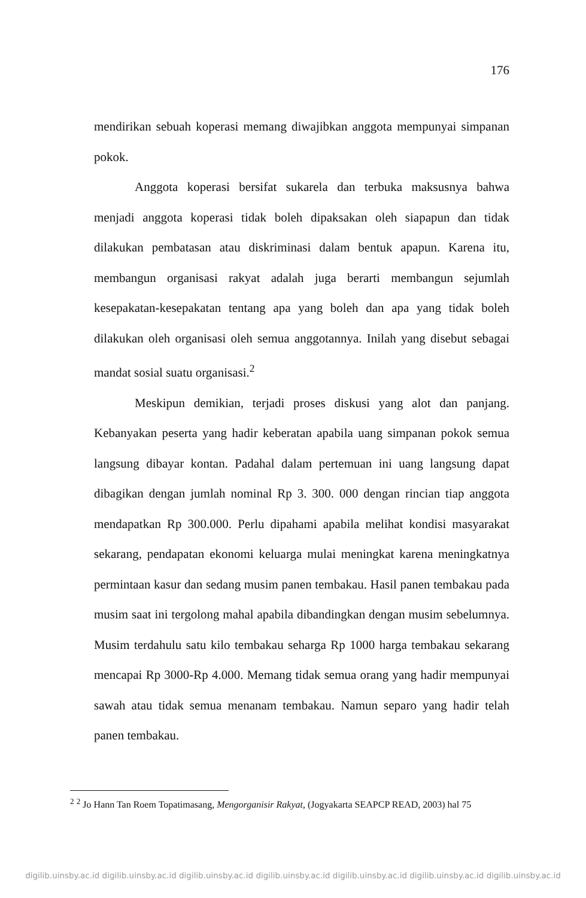176
mendirikan sebuah koperasi memang diwajibkan anggota mempunyai simpanan pokok.
Anggota koperasi bersifat sukarela dan terbuka maksusnya bahwa menjadi anggota koperasi tidak boleh dipaksakan oleh siapapun dan tidak dilakukan pembatasan atau diskriminasi dalam bentuk apapun. Karena itu, membangun organisasi rakyat adalah juga berarti membangun sejumlah kesepakatan-kesepakatan tentang apa yang boleh dan apa yang tidak boleh dilakukan oleh organisasi oleh semua anggotannya. Inilah yang disebut sebagai mandat sosial suatu organisasi.<sup>2</sup>
Meskipun demikian, terjadi proses diskusi yang alot dan panjang. Kebanyakan peserta yang hadir keberatan apabila uang simpanan pokok semua langsung dibayar kontan. Padahal dalam pertemuan ini uang langsung dapat dibagikan dengan jumlah nominal Rp 3. 300. 000 dengan rincian tiap anggota mendapatkan Rp 300.000. Perlu dipahami apabila melihat kondisi masyarakat sekarang, pendapatan ekonomi keluarga mulai meningkat karena meningkatnya permintaan kasur dan sedang musim panen tembakau. Hasil panen tembakau pada musim saat ini tergolong mahal apabila dibandingkan dengan musim sebelumnya. Musim terdahulu satu kilo tembakau seharga Rp 1000 harga tembakau sekarang mencapai Rp 3000-Rp 4.000. Memang tidak semua orang yang hadir mempunyai sawah atau tidak semua menanam tembakau. Namun separo yang hadir telah panen tembakau.
<sup>2</sup> <sup>2</sup> Jo Hann Tan Roem Topatimasang, Mengorganisir Rakyat, (Jogyakarta SEAPCP READ, 2003) hal 75
digilib.uinsby.ac.id digilib.uinsby.ac.id digilib.uinsby.ac.id digilib.uinsby.ac.id digilib.uinsby.ac.id digilib.uinsby.ac.id digilib.uinsby.ac.id